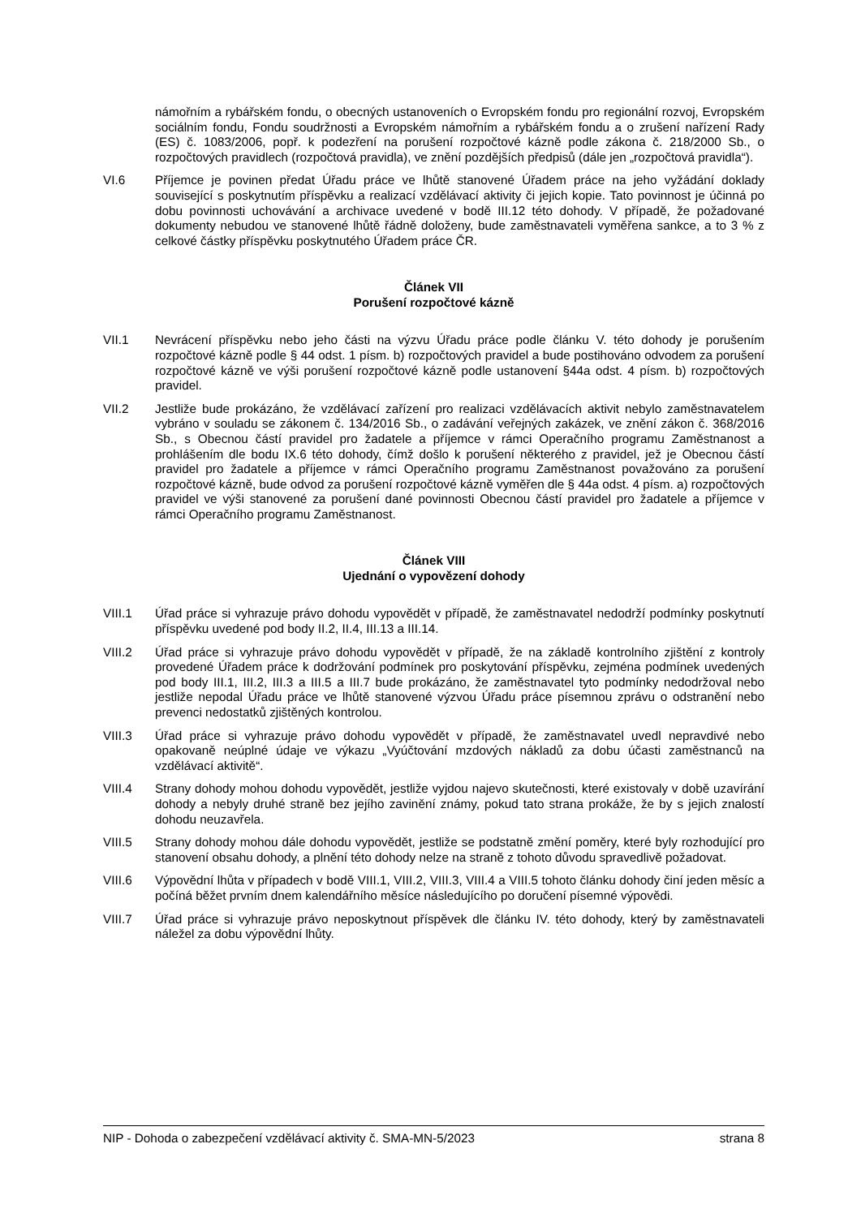námořním a rybářském fondu, o obecných ustanoveních o Evropském fondu pro regionální rozvoj, Evropském sociálním fondu, Fondu soudržnosti a Evropském námořním a rybářském fondu a o zrušení nařízení Rady (ES) č. 1083/2006, popř. k podezření na porušení rozpočtové kázně podle zákona č. 218/2000 Sb., o rozpočtových pravidlech (rozpočtová pravidla), ve znění pozdějších předpisů (dále jen „rozpočtová pravidla“).
VI.6 Příjemce je povinen předat Úřadu práce ve lhůtě stanovené Úřadem práce na jeho vyžádání doklady související s poskytnutím příspěvku a realizací vzdělávací aktivity či jejich kopie. Tato povinnost je účinná po dobu povinnosti uchovávání a archivace uvedené v bodě III.12 této dohody. V případě, že požadované dokumenty nebudou ve stanovené lhůtě řádně doloženy, bude zaměstnavateli vyměřena sankce, a to 3 % z celkové částky příspěvku poskytnutého Úřadem práce ČR.
Článek VII
Porušení rozpočtové kázně
VII.1 Nevrácení příspěvku nebo jeho části na výzvu Úřadu práce podle článku V. této dohody je porušením rozpočtové kázně podle § 44 odst. 1 písm. b) rozpočtových pravidel a bude postihováno odvodem za porušení rozpočtové kázně ve výši porušení rozpočtové kázně podle ustanovení §44a odst. 4 písm. b) rozpočtových pravidel.
VII.2 Jestliže bude prokázáno, že vzdělávací zařízení pro realizaci vzdělávacích aktivit nebylo zaměstnavatelem vybráno v souladu se zákonem č. 134/2016 Sb., o zadávání veřejných zakázek, ve znění zákon č. 368/2016 Sb., s Obecnou částí pravidel pro žadatele a příjemce v rámci Operačního programu Zaměstnanost a prohlášením dle bodu IX.6 této dohody, čímž došlo k porušení některého z pravidel, jež je Obecnou částí pravidel pro žadatele a příjemce v rámci Operačního programu Zaměstnanost považováno za porušení rozpočtové kázně, bude odvod za porušení rozpočtové kázně vyměřen dle § 44a odst. 4 písm. a) rozpočtových pravidel ve výši stanovené za porušení dané povinnosti Obecnou částí pravidel pro žadatele a příjemce v rámci Operačního programu Zaměstnanost.
Článek VIII
Ujednání o vypovězení dohody
VIII.1 Úřad práce si vyhrazuje právo dohodu vypovědět v případě, že zaměstnavatel nedodrží podmínky poskytnutí příspěvku uvedené pod body II.2, II.4, III.13 a III.14.
VIII.2 Úřad práce si vyhrazuje právo dohodu vypovědět v případě, že na základě kontrolního zjištění z kontroly provedené Úřadem práce k dodržování podmínek pro poskytování příspěvku, zejména podmínek uvedených pod body III.1, III.2, III.3 a III.5 a III.7 bude prokázáno, že zaměstnavatel tyto podmínky nedodržoval nebo jestliže nepodal Úřadu práce ve lhůtě stanovené výzvou Úřadu práce písemnou zprávu o odstranění nebo prevenci nedostatků zjištěných kontrolou.
VIII.3 Úřad práce si vyhrazuje právo dohodu vypovědět v případě, že zaměstnavatel uvedl nepravdivé nebo opakovaně neúplné údaje ve výkazu „Vyúčtování mzdových nákladů za dobu účasti zaměstnanců na vzdělávací aktivitě“.
VIII.4 Strany dohody mohou dohodu vypovědět, jestliže vyjdou najevo skutečnosti, které existovaly v době uzavírání dohody a nebyly druhé straně bez jejího zavinění známy, pokud tato strana prokáže, že by s jejich znalostí dohodu neuzavřela.
VIII.5 Strany dohody mohou dále dohodu vypovědět, jestliže se podstatně změní poměry, které byly rozhodující pro stanovení obsahu dohody, a plnění této dohody nelze na straně z tohoto důvodu spravedlivě požadovat.
VIII.6 Výpovědní lhůta v případech v bodě VIII.1, VIII.2, VIII.3, VIII.4 a VIII.5 tohoto článku dohody činí jeden měsíc a počíná běžet prvním dnem kalendářního měsíce následujícího po doručení písemné výpovědi.
VIII.7 Úřad práce si vyhrazuje právo neposkytnout příspěvek dle článku IV. této dohody, který by zaměstnavateli náležel za dobu výpovědní lhůty.
NIP - Dohoda o zabezpečení vzdělávací aktivity č. SMA-MN-5/2023 strana 8